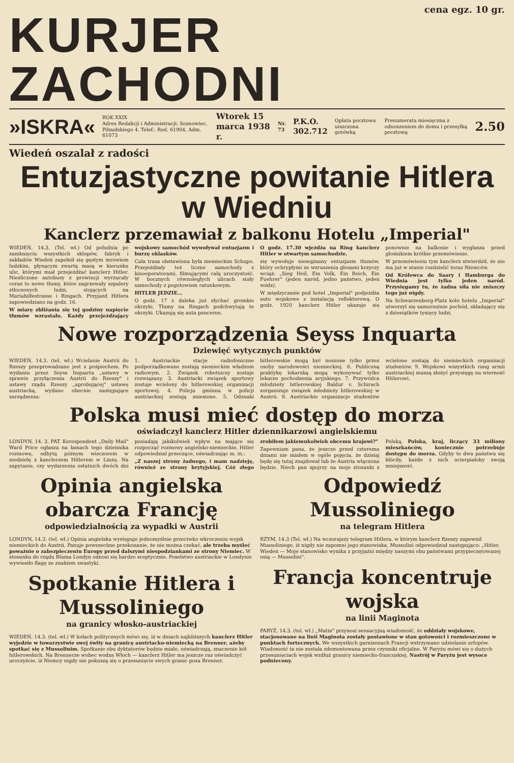cena egz. 10 gr.
KURJER ZACHODNI
»ISKRA« ROK XXIX
Adres Redakcji i Administracji: Sosnowiec, Piłsudskiego 4. Telef.: Red. 61904, Adm. 61073 Wtorek 15 marca 1938 r. Nr. 73 P.K.O. 302.712 Opłata pocztowa uiszczona gotówką Prenumerata miesięczna z odnoszeniem do domu i przesyłką pocztową 2.50
Wiedeń oszalał z radości
Entuzjastyczne powitanie Hitlera w Wiedniu
Kanclerz przemawiał z balkonu Hotelu „Imperial"
WIEDEŃ, 14.3. (Tel. wł.) Od południa po zamknięciu wszystkich sklepów, fabryk i zakładów Wiedeń zapełnił się gęstym mrowiem ludzkim, płynącym zwartą masą w kierunku ulic, którymi miał przejeżdżać kanclerz Hitler. Niezliczone autobusy z prowincji wyrzucały coraz to nowe tłumy, które zagrzewały szpalery stłoczonych ludzi, stojących na Mariahilfestrasse i Ringach. Przyjazd Hitlera zapowiedziano na godz. 16.
W miarę zbliżania się tej godziny napięcie tłumów wzrastało. Każdy przejeżdżający wojskowy samochód wywoływał entuzjazm i burzę oklasków.
Cała trasa obstawiona była niemieckim Schupo. Przejeżdżały też liczne samochody z kinooperatorami, filmującymi całą uroczystość. W bocznych równoległych ulicach stały samochody z pogotowiem ratunkowym.
HITLER JEDZIE...
O godz. 17 z daleka już słychać gromkie okrzyki. Tłumy na Ringach podchwytują te okrzyki. Ukazują się auta pancerne.
O godz. 17.30 wjeżdża na Ring kanclerz Hitler w otwartym samochodzie.
się wywołuje niesopisany entuzjazm tłumów, który ochrypłymi ze wzruszenia głosami krzyczy wciąż: „Sieg Heil, Ein Volk, Ein Reich, Ein Fuehrer" (jeden naród, jedno państwo, jeden wódz).
W międzyczasie pod hotel „Imperial" podjeżdża auto wojskowe z instalacją reflektorową. O godz. 1920 kanclerz Hitler ukazuje się ponownie na balkonie i wygłasza przed głośnikiem krótkie przemówienie.
W przemówieniu tym kanclerz stwierdził, że nie ma już w stanie rozdzielić teraz Niemców.
Od Królewca do Saary i Hamburga do Wiednia jest tylko jeden naród. Przysięgamy tu, że żadna siła nie zniszczy tego już nigdy.
Na Schwarzenberg-Platz koło hotelu „Imperial" utworzył się samorzutnie pochód, składający się z dziesiątków tysięcy ludzi.
Nowe rozporządzenia Seyss Inquarta
Dziewięć wytycznych punktów
WIEDEŃ, 14.3. (tel. wł.) Wcielanie Austrii do Rzeszy przeprowadzane jest z pośpiechem. Po wydaniu przez Seyss Inquarta „ustawy w sprawie przyłączenia Austrii do Rzeszy" i ustawy rządu Rzeszy „aprobującej" ustawę austriacką, wydano obecnie następujące zarządzenia:
1. Austriackie stacje radiofoniczne podporządkowane zostają niemieckim władzom radiowym. 2. Związek robotniczy zostaje rozwiązany. 3. Austriacki związek sportowy zostaje wcielony do hitlerowskiej organizacji sportowej. 4. Policja gminna w policji austriackiej zostają zniesione. 5. Odznaki hitlerowskie mogą być noszone tylko przez osoby narodowości niemieckiej. 6. Publiczną praktykę lekarską mogą wykonywać tylko lekarze pochodzenia aryjskiego. 7. Przywódca młodzieży hitlerowskiej Baldur v. Schirach zorganizuje związek młodzieży hitlerowskiej w Austrii. 8. Austriackie organizacje studentów wcielone zostają do niemieckich organizacji studentów. 9. Wojskowi wszystkich rang armii austriackiej muszą złożyć przysięgę na wierność Hitlerowi.
Polska musi mieć dostęp do morza
oświadczył kanclerz Hitler dziennikarzowi angielskiemu
LONDYN, 14. 3. PAT. Korespondent „Daily Mail" Ward Price ogłasza na łamach tego dziennika rozmowę, odbytą późnym wieczorem w niedzielę z kanclerzem Hitlerem w Linzu. Na zapytanie, czy wydarzenia ostatnich dwóch dni posiadają jakikolwiek wpływ na mające się rozpocząć rozmowy angielsko-niemieckie, Hitler odpowiedział przeczące, oświadczając m. in.:
„Z naszej strony żadnego, i mam nadzieję, również ze strony brytyjskiej. Cóż złego zrobiłem jakiemukolwiek obcemu krajowi?"
Zapewniam pana, że jeszcze przed czterema dniami nie miałem w ogóle pojęcia, że dzisiaj będę się tutaj znajdował lub że Austria włączona będzie. Niech pan spojrzy na moje stosunki z Polską. Polska, kraj, liczący 33 miliony mieszkańców, koniecznie potrzebuje dostępu do morza. Gdyby te dwa państwa się kłóciły, każde z nich ucierpiałoby swoją mniejszość.
Opinia angielska obarcza Francję
odpowiedzialnością za wypadki w Austrii
LONDYN, 14.3. (tel. wł.) Opinia angielska występuje jednomyślnie przeciwko wkroczeniu wojsk niemieckich do Austrii. Panuje powszechne przekonanie, że nie można czekać, ale trzeba myśleć poważnie o zabezpieczeniu Europy przed dalszymi niespodziankami ze strony Niemiec. W stosunku do rządu Bluma Londyn odnosi się bardzo sceptycznie. Poselstwo austriackie w Londynie wywiesiło flagę ze znakiem swastyki.
Spotkanie Hitlera i Mussoliniego
na granicy włosko-austriackiej
WIEDEŃ, 14.3. (tel. wł.) W kołach politycznych mówi się, iż w dniach najbliższych kanclerz Hitler wyjedzie w towarzystwie swej świty na granicę austriacko-niemiecką na Brenner, ażeby spotkać się z Mussolinim. Spotkanie obu dyktatorów będzie miało, oświadczają, znaczenie kół hitlerowskich. Na Brennerze wobec wodza Włoch — kanclerz Hitler ma jeszcze raz oświadczyć uroczyście, iż Niemcy nigdy nie pokuszą się o przesunięcie swych granic poza Brenner.
Odpowiedź Mussoliniego
na telegram Hitlera
RZYM, 14.3 (Tel. wł.) Na wczorajszy telegram Hitlera, w którym kanclerz Rzeszy zapewnił Mussoliniego, iż nigdy nie zapomni jego stanowiska, Mussolini odpowiedział następująco: „Hitler, Wiedeń — Moje stanowisko wynika z przyjaźni między naszymi obu państwami przypieczętowanej osią — Mussolini".
Francja koncentruje wojska
na linii Maginota
PARYŻ, 14.3. (tel. wł.) „Matin" przynosi sensacyjną wiadomość, że oddziały wojskowe, stacjonowane na linii Maginota zostały postawione w stan gotowości i rozmieszczone w punktach fortecznych. We wszystkich garnizonach Francji wstrzymano udzielanie urlopów. Wiadomość ta nie została zdementowana przez czynniki oficjalne. W Paryżu mówi się o dużych przesunięciach wojsk wzdłuż granicy niemiecko-francuskiej. Nastrój w Paryżu jest wysoce podniecony.